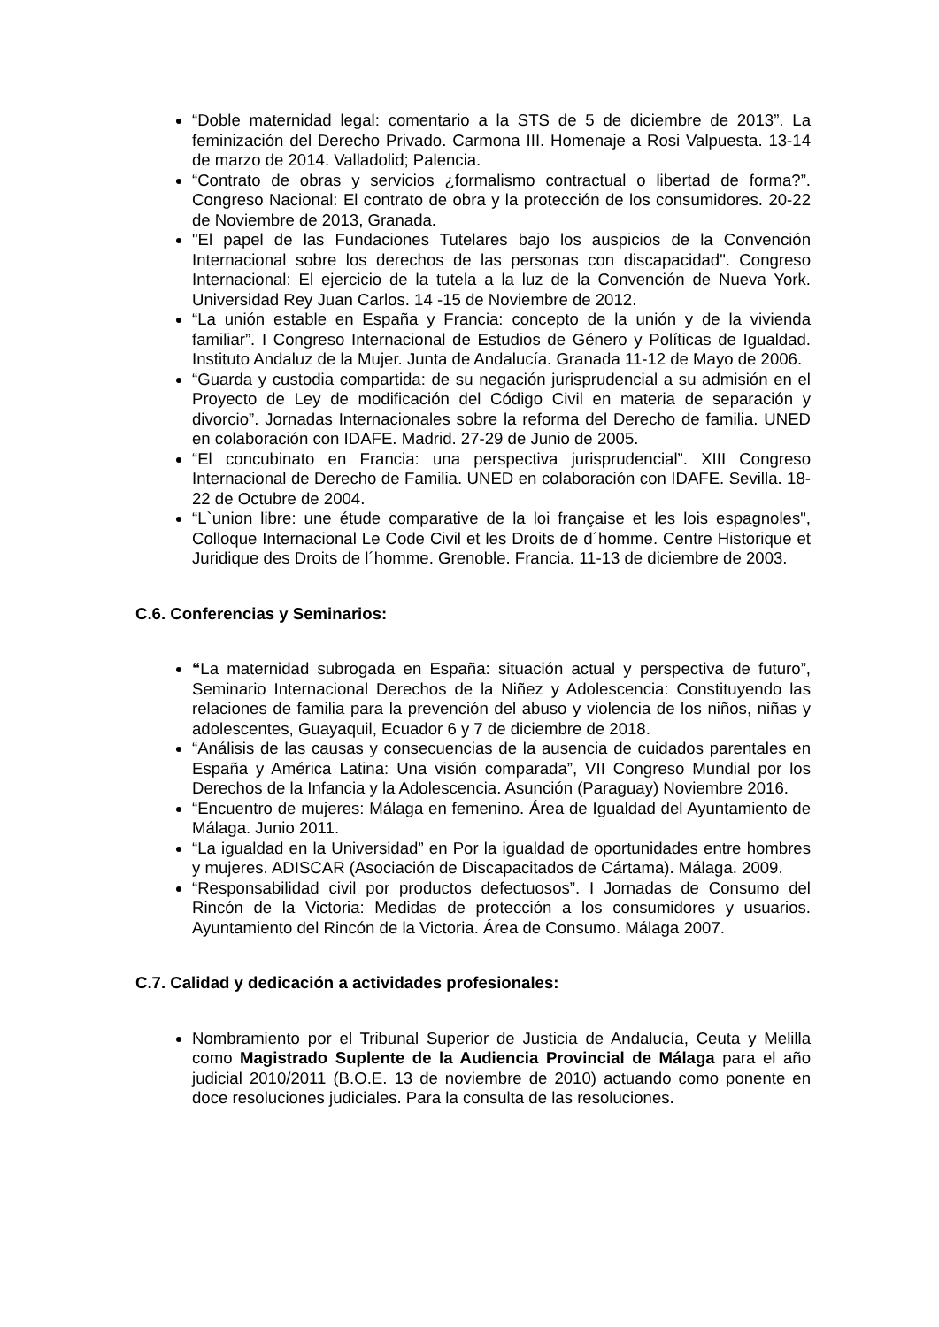“Doble maternidad legal: comentario a la STS de 5 de diciembre de 2013”. La feminización del Derecho Privado. Carmona III. Homenaje a Rosi Valpuesta. 13-14 de marzo de 2014. Valladolid; Palencia.
“Contrato de obras y servicios ¿formalismo contractual o libertad de forma?”. Congreso Nacional: El contrato de obra y la protección de los consumidores. 20-22 de Noviembre de 2013, Granada.
"El papel de las Fundaciones Tutelares bajo los auspicios de la Convención Internacional sobre los derechos de las personas con discapacidad". Congreso Internacional: El ejercicio de la tutela a la luz de la Convención de Nueva York. Universidad Rey Juan Carlos. 14 -15 de Noviembre de 2012.
“La unión estable en España y Francia: concepto de la unión y de la vivienda familiar”. I Congreso Internacional de Estudios de Género y Políticas de Igualdad. Instituto Andaluz de la Mujer. Junta de Andalucía. Granada 11-12 de Mayo de 2006.
“Guarda y custodia compartida: de su negación jurisprudencial a su admisión en el Proyecto de Ley de modificación del Código Civil en materia de separación y divorcio”. Jornadas Internacionales sobre la reforma del Derecho de familia. UNED en colaboración con IDAFE. Madrid. 27-29 de Junio de 2005.
“El concubinato en Francia: una perspectiva jurisprudencial”. XIII Congreso Internacional de Derecho de Familia. UNED en colaboración con IDAFE. Sevilla. 18-22 de Octubre de 2004.
“L`union libre: une étude comparative de la loi française et les lois espagnoles", Colloque Internacional Le Code Civil et les Droits de d´homme. Centre Historique et Juridique des Droits de l´homme. Grenoble. Francia. 11-13 de diciembre de 2003.
C.6. Conferencias y Seminarios:
“La maternidad subrogada en España: situación actual y perspectiva de futuro”, Seminario Internacional Derechos de la Niñez y Adolescencia: Constituyendo las relaciones de familia para la prevención del abuso y violencia de los niños, niñas y adolescentes, Guayaquil, Ecuador 6 y 7 de diciembre de 2018.
“Análisis de las causas y consecuencias de la ausencia de cuidados parentales en España y América Latina: Una visión comparada”, VII Congreso Mundial por los Derechos de la Infancia y la Adolescencia. Asunción (Paraguay) Noviembre 2016.
“Encuentro de mujeres: Málaga en femenino. Área de Igualdad del Ayuntamiento de Málaga. Junio 2011.
“La igualdad en la Universidad” en Por la igualdad de oportunidades entre hombres y mujeres. ADISCAR (Asociación de Discapacitados de Cártama). Málaga. 2009.
“Responsabilidad civil por productos defectuosos”. I Jornadas de Consumo del Rincón de la Victoria: Medidas de protección a los consumidores y usuarios. Ayuntamiento del Rincón de la Victoria. Área de Consumo. Málaga 2007.
C.7. Calidad y dedicación a actividades profesionales:
Nombramiento por el Tribunal Superior de Justicia de Andalucía, Ceuta y Melilla como Magistrado Suplente de la Audiencia Provincial de Málaga para el año judicial 2010/2011 (B.O.E. 13 de noviembre de 2010) actuando como ponente en doce resoluciones judiciales. Para la consulta de las resoluciones.